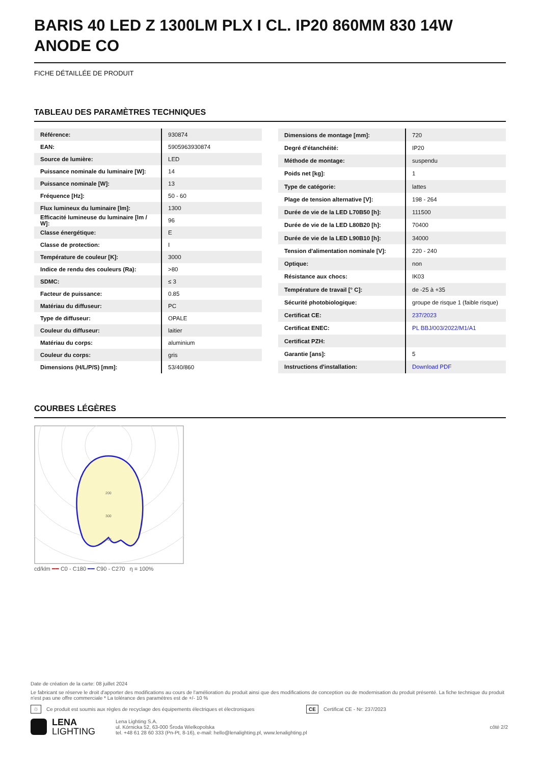BARIS 40 LED Z 1300LM PLX I CL. IP20 860MM 830 14W ANODE CO
FICHE DÉTAILLÉE DE PRODUIT
TABLEAU DES PARAMÈTRES TECHNIQUES
| Référence: | 930874 |
| EAN: | 5905963930874 |
| Source de lumière: | LED |
| Puissance nominale du luminaire [W]: | 14 |
| Puissance nominale [W]: | 13 |
| Fréquence [Hz]: | 50 - 60 |
| Flux lumineux du luminaire [lm]: | 1300 |
| Efficacité lumineuse du luminaire [lm / W]: | 96 |
| Classe énergétique: | E |
| Classe de protection: | I |
| Température de couleur [K]: | 3000 |
| Indice de rendu des couleurs (Ra): | >80 |
| SDMC: | ≤ 3 |
| Facteur de puissance: | 0.85 |
| Matériau du diffuseur: | PC |
| Type de diffuseur: | OPALE |
| Couleur du diffuseur: | laitier |
| Matériau du corps: | aluminium |
| Couleur du corps: | gris |
| Dimensions (H/L/P/S) [mm]: | 53/40/860 |
| Dimensions de montage [mm]: | 720 |
| Degré d'étanchéité: | IP20 |
| Méthode de montage: | suspendu |
| Poids net [kg]: | 1 |
| Type de catégorie: | lattes |
| Plage de tension alternative [V]: | 198 - 264 |
| Durée de vie de la LED L70B50 [h]: | 111500 |
| Durée de vie de la LED L80B20 [h]: | 70400 |
| Durée de vie de la LED L90B10 [h]: | 34000 |
| Tension d'alimentation nominale [V]: | 220 - 240 |
| Optique: | non |
| Résistance aux chocs: | IK03 |
| Température de travail [° C]: | de -25 à +35 |
| Sécurité photobiologique: | groupe de risque 1 (faible risque) |
| Certificat CE: | 237/2023 |
| Certificat ENEC: | PL BBJ/003/2022/M1/A1 |
| Certificat PZH: | |
| Garantie [ans]: | 5 |
| Instructions d'installation: | Download PDF |
COURBES LÉGÈRES
200
300
400
cd/klm ━━ C0 - C180 ━━ C90 - C270 η = 100%
Date de création de la carte: 08 juillet 2024
Le fabricant se réserve le droit d'apporter des modifications au cours de l'amélioration du produit ainsi que des modifications de conception ou de modernisation du produit présenté. La fiche technique du produit n'est pas une offre commerciale * La tolérance des paramètres est de +/- 10 %
♲ Ce produit est soumis aux règles de recyclage des équipements électriques et électroniques CE Certificat CE - Nr: 237/2023
LENA
LIGHTING Lena Lighting S.A.
ul. Kórnicka 52, 63-000 Środa Wielkopolska
tel. +48 61 28 60 333 (Pn-Pt, 8-16), e-mail: hello@lenalighting.pl, www.lenalighting.pl côté 2/2